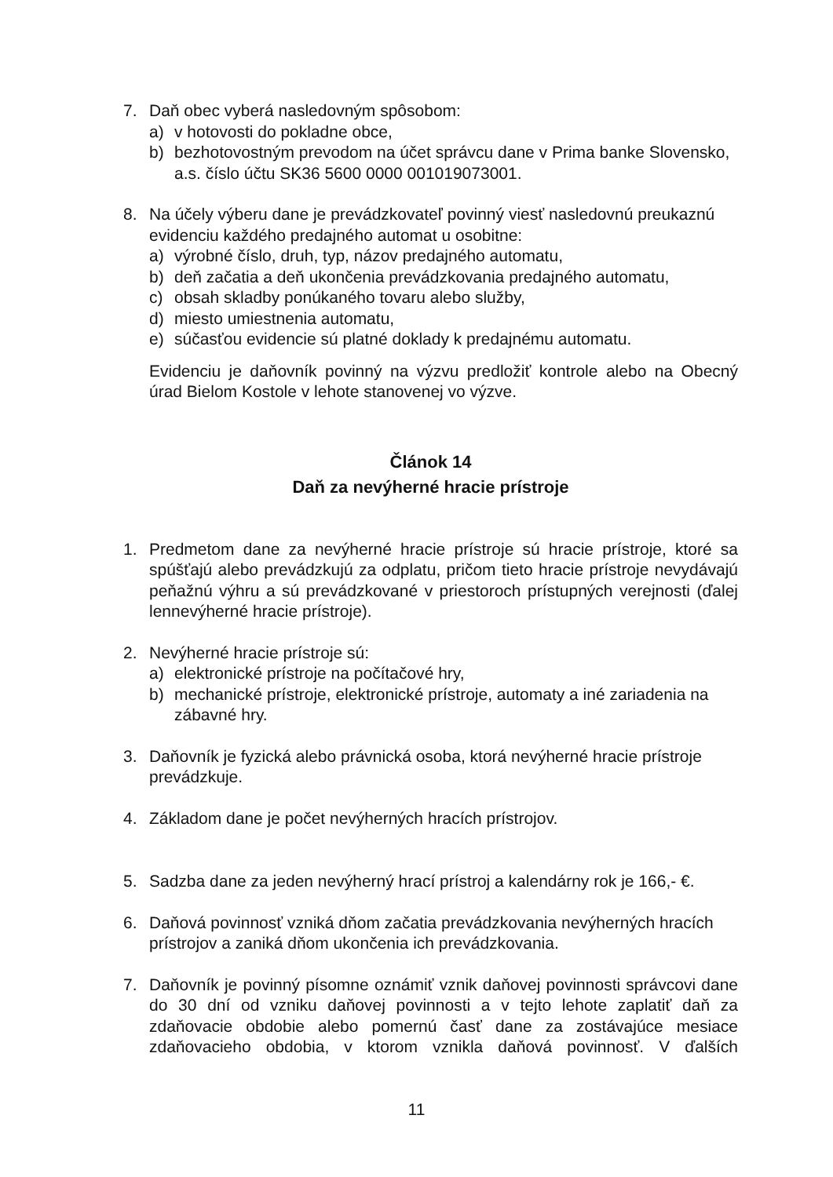7. Daň obec vyberá nasledovným spôsobom:
a) v hotovosti do pokladne obce,
b) bezhotovostným prevodom na účet správcu dane v Prima banke Slovensko, a.s. číslo účtu SK36 5600 0000 001019073001.
8. Na účely výberu dane je prevádzkovateľ povinný viesť nasledovnú preukaznú evidenciu každého predajného automat u osobitne:
a) výrobné číslo, druh, typ, názov predajného automatu,
b) deň začatia a deň ukončenia prevádzkovania predajného automatu,
c) obsah skladby ponúkaného tovaru alebo služby,
d) miesto umiestnenia automatu,
e) súčasťou evidencie sú platné doklady k predajnému automatu.
Evidenciu je daňovník povinný na výzvu predložiť kontrole alebo na Obecný úrad Bielom Kostole v lehote stanovenej vo výzve.
Článok 14
Daň za nevýherné hracie prístroje
1. Predmetom dane za nevýherné hracie prístroje sú hracie prístroje, ktoré sa spúšťajú alebo prevádzkujú za odplatu, pričom tieto hracie prístroje nevydávajú peňažnú výhru a sú prevádzkované v priestoroch prístupných verejnosti (ďalej lennevýherné hracie prístroje).
2. Nevýherné hracie prístroje sú:
a) elektronické prístroje na počítačové hry,
b) mechanické prístroje, elektronické prístroje, automaty a iné zariadenia na zábavné hry.
3. Daňovník je fyzická alebo právnická osoba, ktorá nevýherné hracie prístroje prevádzkuje.
4. Základom dane je počet nevýherných hracích prístrojov.
5. Sadzba dane za jeden nevýherný hrací prístroj a kalendárny rok je 166,- €.
6. Daňová povinnosť vzniká dňom začatia prevádzkovania nevýherných hracích prístrojov a zaniká dňom ukončenia ich prevádzkovania.
7. Daňovník je povinný písomne oznámiť vznik daňovej povinnosti správcovi dane do 30 dní od vzniku daňovej povinnosti a v tejto lehote zaplatiť daň za zdaňovacie obdobie alebo pomernú časť dane za zostávajúce mesiace zdaňovacieho obdobia, v ktorom vznikla daňová povinnosť. V ďalších
11